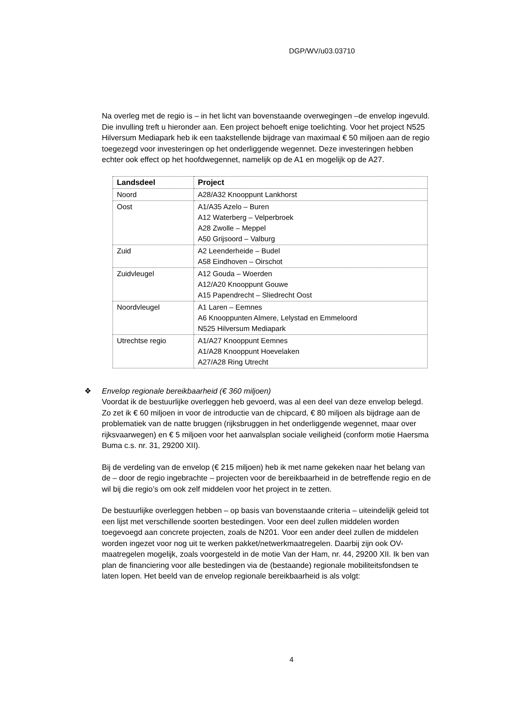DGP/WV/u03.03710
Na overleg met de regio is – in het licht van bovenstaande overwegingen –de envelop ingevuld. Die invulling treft u hieronder aan. Een project behoeft enige toelichting. Voor het project N525 Hilversum Mediapark heb ik een taakstellende bijdrage van maximaal € 50 miljoen aan de regio toegezegd voor investeringen op het onderliggende wegennet. Deze investeringen hebben echter ook effect op het hoofdwegennet, namelijk op de A1 en mogelijk op de A27.
| Landsdeel | Project |
| --- | --- |
| Noord | A28/A32 Knooppunt Lankhorst |
| Oost | A1/A35 Azelo – Buren A12 Waterberg – Velperbroek A28 Zwolle – Meppel A50 Grijsoord – Valburg |
| Zuid | A2 Leenderheide – Budel A58 Eindhoven – Oirschot |
| Zuidvleugel | A12 Gouda – Woerden A12/A20 Knooppunt Gouwe A15 Papendrecht – Sliedrecht Oost |
| Noordvleugel | A1 Laren – Eemnes A6 Knooppunten Almere, Lelystad en Emmeloord N525 Hilversum Mediapark |
| Utrechtse regio | A1/A27 Knooppunt Eemnes A1/A28 Knooppunt Hoevelaken A27/A28 Ring Utrecht |
❖ Envelop regionale bereikbaarheid (€ 360 miljoen)
Voordat ik de bestuurlijke overleggen heb gevoerd, was al een deel van deze envelop belegd. Zo zet ik € 60 miljoen in voor de introductie van de chipcard, € 80 miljoen als bijdrage aan de problematiek van de natte bruggen (rijksbruggen in het onderliggende wegennet, maar over rijksvaarwegen) en € 5 miljoen voor het aanvalsplan sociale veiligheid (conform motie Haersma Buma c.s. nr. 31, 29200 XII).
Bij de verdeling van de envelop (€ 215 miljoen) heb ik met name gekeken naar het belang van de – door de regio ingebrachte – projecten voor de bereikbaarheid in de betreffende regio en de wil bij die regio’s om ook zelf middelen voor het project in te zetten.
De bestuurlijke overleggen hebben – op basis van bovenstaande criteria – uiteindelijk geleid tot een lijst met verschillende soorten bestedingen. Voor een deel zullen middelen worden toegevoegd aan concrete projecten, zoals de N201. Voor een ander deel zullen de middelen worden ingezet voor nog uit te werken pakket/netwerkmaatregelen. Daarbij zijn ook OV-maatregelen mogelijk, zoals voorgesteld in de motie Van der Ham, nr. 44, 29200 XII. Ik ben van plan de financiering voor alle bestedingen via de (bestaande) regionale mobiliteitsfondsen te laten lopen. Het beeld van de envelop regionale bereikbaarheid is als volgt:
4